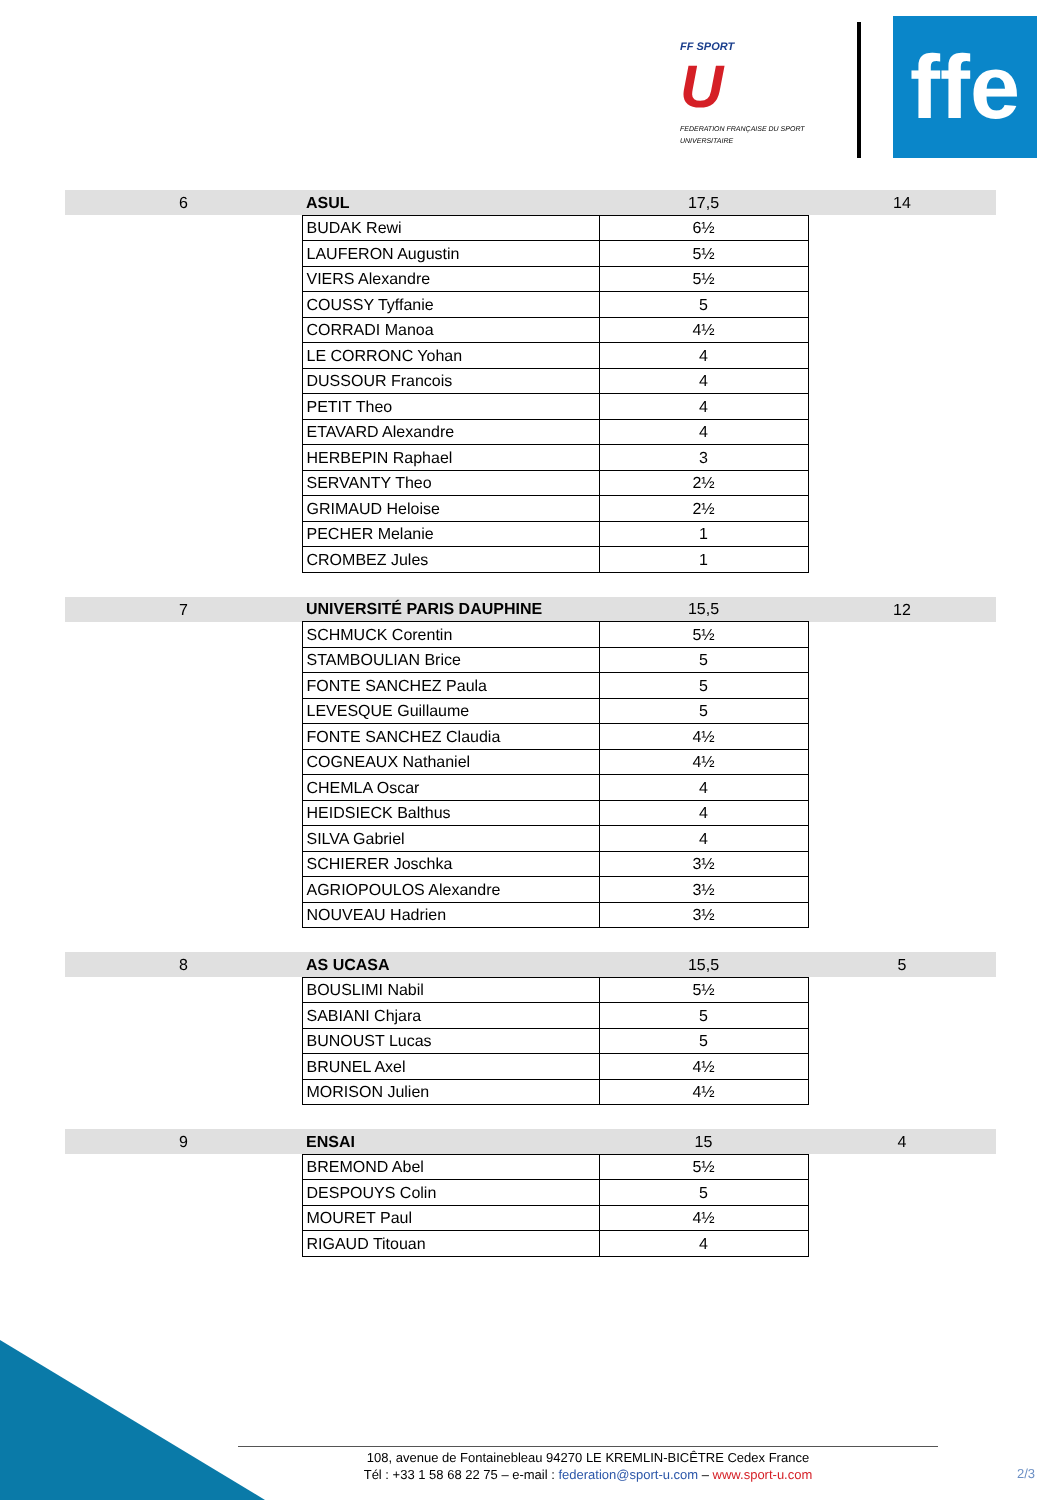FF SPORT
U
FEDERATION FRANÇAISE DU SPORT UNIVERSITAIRE
ffe
| 6 | ASUL | 17,5 | 14 |
| | BUDAK Rewi | 6½ | |
| | LAUFERON Augustin | 5½ | |
| | VIERS Alexandre | 5½ | |
| | COUSSY Tyffanie | 5 | |
| | CORRADI Manoa | 4½ | |
| | LE CORRONC Yohan | 4 | |
| | DUSSOUR Francois | 4 | |
| | PETIT Theo | 4 | |
| | ETAVARD Alexandre | 4 | |
| | HERBEPIN Raphael | 3 | |
| | SERVANTY Theo | 2½ | |
| | GRIMAUD Heloise | 2½ | |
| | PECHER Melanie | 1 | |
| | CROMBEZ Jules | 1 | |
| 7 | UNIVERSITÉ PARIS DAUPHINE | 15,5 | 12 |
| | SCHMUCK Corentin | 5½ | |
| | STAMBOULIAN Brice | 5 | |
| | FONTE SANCHEZ Paula | 5 | |
| | LEVESQUE Guillaume | 5 | |
| | FONTE SANCHEZ Claudia | 4½ | |
| | COGNEAUX Nathaniel | 4½ | |
| | CHEMLA Oscar | 4 | |
| | HEIDSIECK Balthus | 4 | |
| | SILVA Gabriel | 4 | |
| | SCHIERER Joschka | 3½ | |
| | AGRIOPOULOS Alexandre | 3½ | |
| | NOUVEAU Hadrien | 3½ | |
| 8 | AS UCASA | 15,5 | 5 |
| | BOUSLIMI Nabil | 5½ | |
| | SABIANI Chjara | 5 | |
| | BUNOUST Lucas | 5 | |
| | BRUNEL Axel | 4½ | |
| | MORISON Julien | 4½ | |
| 9 | ENSAI | 15 | 4 |
| | BREMOND Abel | 5½ | |
| | DESPOUYS Colin | 5 | |
| | MOURET Paul | 4½ | |
| | RIGAUD Titouan | 4 | |
108, avenue de Fontainebleau 94270 LE KREMLIN-BICÊTRE Cedex France
Tél : +33 1 58 68 22 75 – e-mail : federation@sport-u.com – www.sport-u.com
2/3